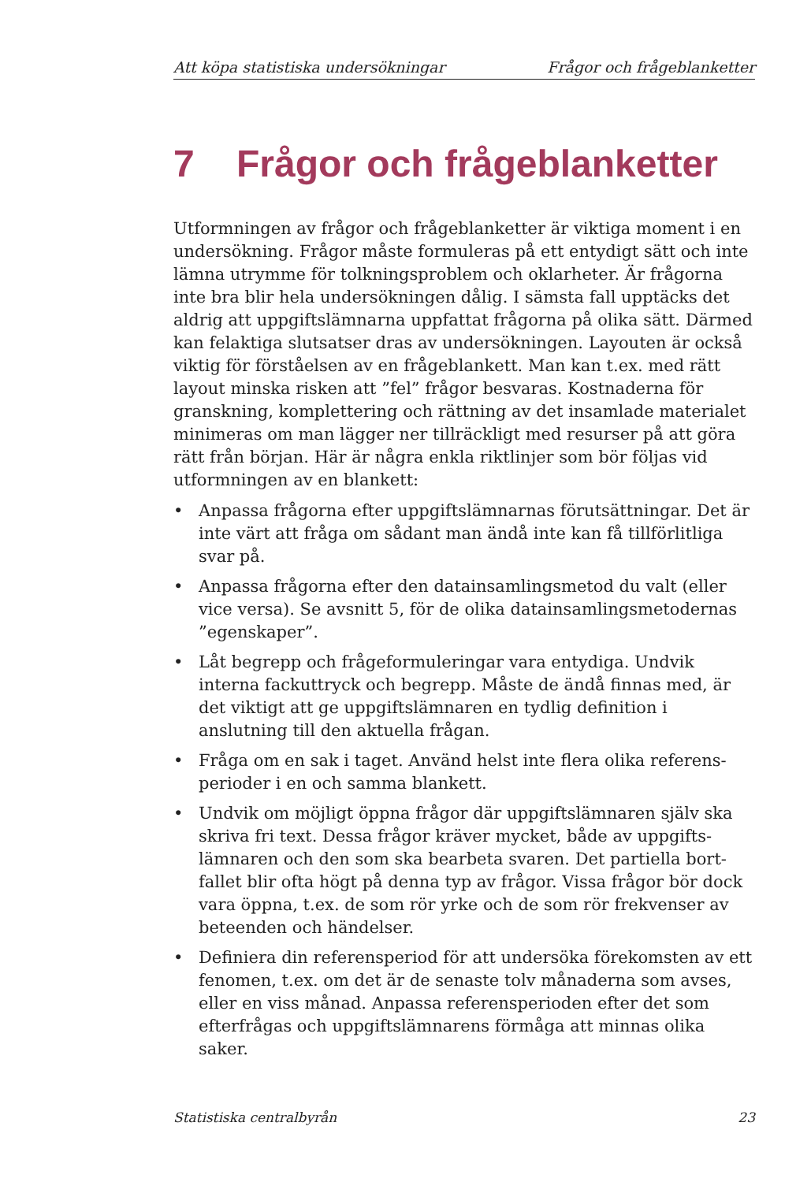Att köpa statistiska undersökningar Frågor och frågeblanketter
7 Frågor och frågeblanketter
Utformningen av frågor och frågeblanketter är viktiga moment i en undersökning. Frågor måste formuleras på ett entydigt sätt och inte lämna utrymme för tolkningsproblem och oklarheter. Är frågorna inte bra blir hela undersökningen dålig. I sämsta fall upptäcks det aldrig att uppgiftslämnarna uppfattat frågorna på olika sätt. Därmed kan felaktiga slutsatser dras av undersökningen. Layouten är också viktig för förståelsen av en frågeblankett. Man kan t.ex. med rätt layout minska risken att ”fel” frågor besvaras. Kostnaderna för granskning, komplettering och rättning av det insamlade materialet minimeras om man lägger ner tillräckligt med resurser på att göra rätt från början. Här är några enkla riktlinjer som bör följas vid utformningen av en blankett:
• Anpassa frågorna efter uppgiftslämnarnas förutsättningar. Det är inte värt att fråga om sådant man ändå inte kan få tillförlitliga svar på.
• Anpassa frågorna efter den datainsamlingsmetod du valt (eller vice versa). Se avsnitt 5, för de olika datainsamlingsmetodernas ”egenskaper”.
• Låt begrepp och frågeformuleringar vara entydiga. Undvik interna fackuttryck och begrepp. Måste de ändå finnas med, är det viktigt att ge uppgiftslämnaren en tydlig definition i anslutning till den aktuella frågan.
• Fråga om en sak i taget. Använd helst inte flera olika referens­perioder i en och samma blankett.
• Undvik om möjligt öppna frågor där uppgiftslämnaren själv ska skriva fri text. Dessa frågor kräver mycket, både av uppgifts­lämnaren och den som ska bearbeta svaren. Det partiella bort­fallet blir ofta högt på denna typ av frågor. Vissa frågor bör dock vara öppna, t.ex. de som rör yrke och de som rör frekvenser av beteenden och händelser.
• Definiera din referensperiod för att undersöka förekomsten av ett fenomen, t.ex. om det är de senaste tolv månaderna som avses, eller en viss månad. Anpassa referensperioden efter det som efter­frågas och uppgiftslämnarens förmåga att minnas olika saker.
Statistiska centralbyrån 23